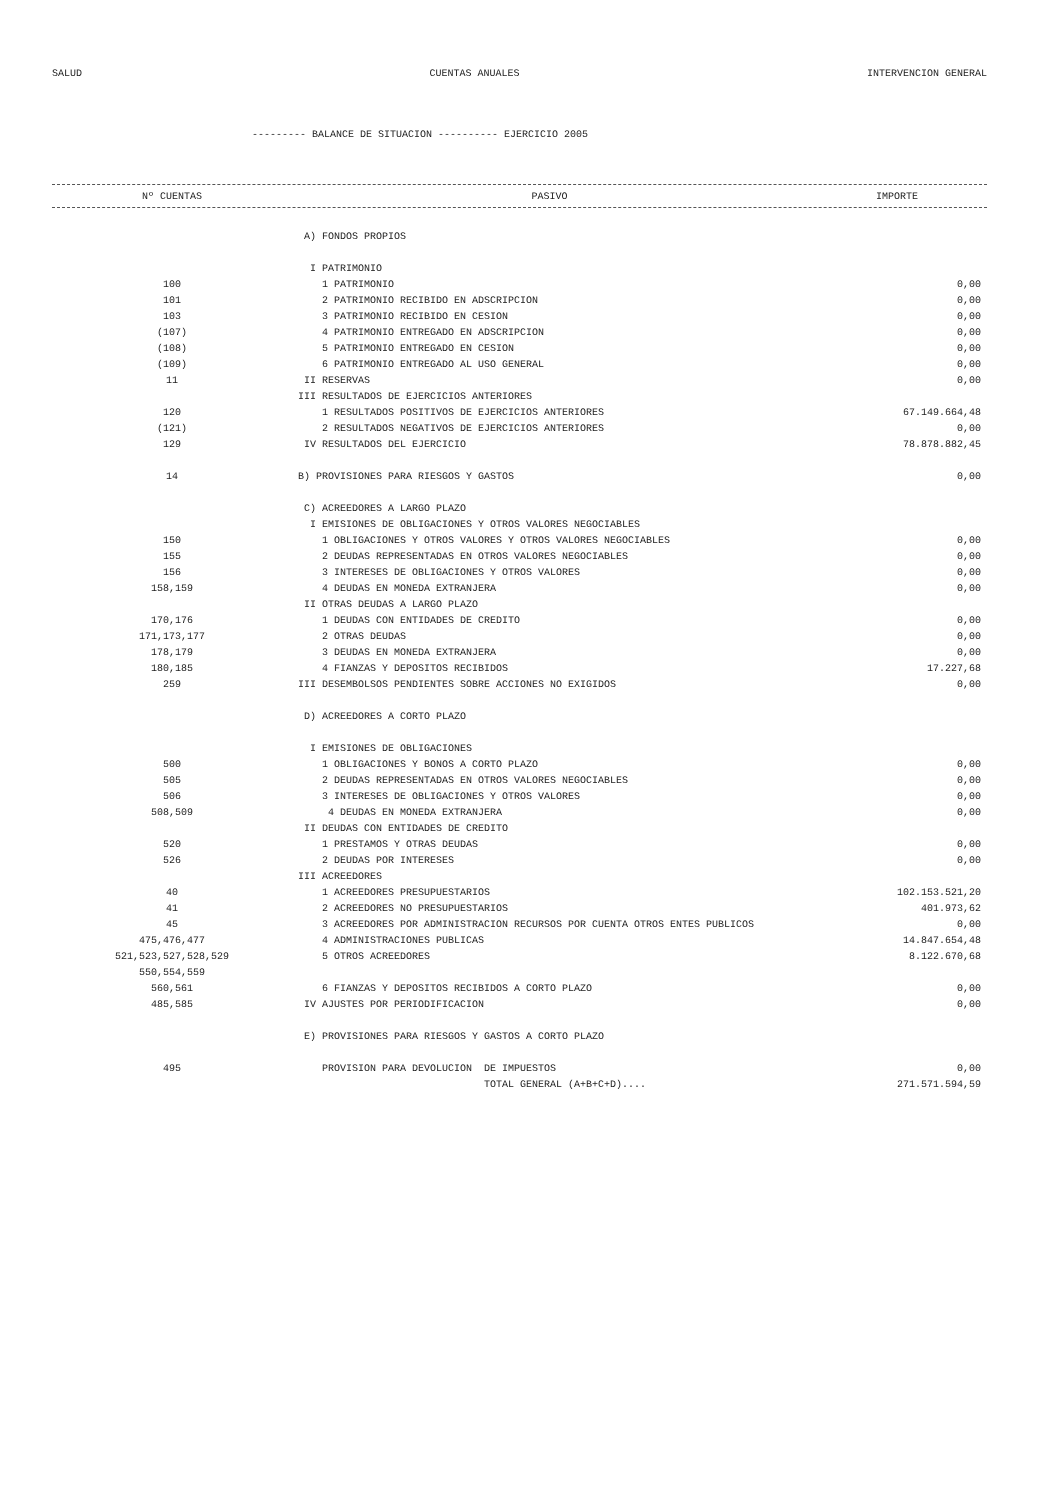SALUD CUENTAS ANUALES INTERVENCION GENERAL
--------- BALANCE DE SITUACION ---------- EJERCICIO 2005
| Nº CUENTAS | PASIVO | IMPORTE |
| --- | --- | --- |
| | A) FONDOS PROPIOS | |
| | I PATRIMONIO | |
| 100 | 1 PATRIMONIO | 0,00 |
| 101 | 2 PATRIMONIO RECIBIDO EN ADSCRIPCION | 0,00 |
| 103 | 3 PATRIMONIO RECIBIDO EN CESION | 0,00 |
| (107) | 4 PATRIMONIO ENTREGADO EN ADSCRIPCION | 0,00 |
| (108) | 5 PATRIMONIO ENTREGADO EN CESION | 0,00 |
| (109) | 6 PATRIMONIO ENTREGADO AL USO GENERAL | 0,00 |
| 11 | II RESERVAS | 0,00 |
| | III RESULTADOS DE EJERCICIOS ANTERIORES | |
| 120 | 1 RESULTADOS POSITIVOS DE EJERCICIOS ANTERIORES | 67.149.664,48 |
| (121) | 2 RESULTADOS NEGATIVOS DE EJERCICIOS ANTERIORES | 0,00 |
| 129 | IV RESULTADOS DEL EJERCICIO | 78.878.882,45 |
| 14 | B) PROVISIONES PARA RIESGOS Y GASTOS | 0,00 |
| | C) ACREEDORES A LARGO PLAZO | |
| | I EMISIONES DE OBLIGACIONES Y OTROS VALORES NEGOCIABLES | |
| 150 | 1 OBLIGACIONES Y OTROS VALORES Y OTROS VALORES NEGOCIABLES | 0,00 |
| 155 | 2 DEUDAS REPRESENTADAS EN OTROS VALORES NEGOCIABLES | 0,00 |
| 156 | 3 INTERESES DE OBLIGACIONES Y OTROS VALORES | 0,00 |
| 158,159 | 4 DEUDAS EN MONEDA EXTRANJERA | 0,00 |
| | II OTRAS DEUDAS A LARGO PLAZO | |
| 170,176 | 1 DEUDAS CON ENTIDADES DE CREDITO | 0,00 |
| 171,173,177 | 2 OTRAS DEUDAS | 0,00 |
| 178,179 | 3 DEUDAS EN MONEDA EXTRANJERA | 0,00 |
| 180,185 | 4 FIANZAS Y DEPOSITOS RECIBIDOS | 17.227,68 |
| 259 | III DESEMBOLSOS PENDIENTES SOBRE ACCIONES NO EXIGIDOS | 0,00 |
| | D) ACREEDORES A CORTO PLAZO | |
| | I EMISIONES DE OBLIGACIONES | |
| 500 | 1 OBLIGACIONES Y BONOS A CORTO PLAZO | 0,00 |
| 505 | 2 DEUDAS REPRESENTADAS EN OTROS VALORES NEGOCIABLES | 0,00 |
| 506 | 3 INTERESES DE OBLIGACIONES Y OTROS VALORES | 0,00 |
| 508,509 | 4 DEUDAS EN MONEDA EXTRANJERA | 0,00 |
| | II DEUDAS CON ENTIDADES DE CREDITO | |
| 520 | 1 PRESTAMOS Y OTRAS DEUDAS | 0,00 |
| 526 | 2 DEUDAS POR INTERESES | 0,00 |
| | III ACREEDORES | |
| 40 | 1 ACREEDORES PRESUPUESTARIOS | 102.153.521,20 |
| 41 | 2 ACREEDORES NO PRESUPUESTARIOS | 401.973,62 |
| 45 | 3 ACREEDORES POR ADMINISTRACION RECURSOS POR CUENTA OTROS ENTES PUBLICOS | 0,00 |
| 475,476,477 | 4 ADMINISTRACIONES PUBLICAS | 14.847.654,48 |
| 521,523,527,528,529 | 5 OTROS ACREEDORES | 8.122.670,68 |
| 550,554,559 | | |
| 560,561 | 6 FIANZAS Y DEPOSITOS RECIBIDOS A CORTO PLAZO | 0,00 |
| 485,585 | IV AJUSTES POR PERIODIFICACION | 0,00 |
| | E) PROVISIONES PARA RIESGOS Y GASTOS A CORTO PLAZO | |
| 495 | PROVISION PARA DEVOLUCION DE IMPUESTOS | 0,00 |
| | TOTAL GENERAL (A+B+C+D).... | 271.571.594,59 |